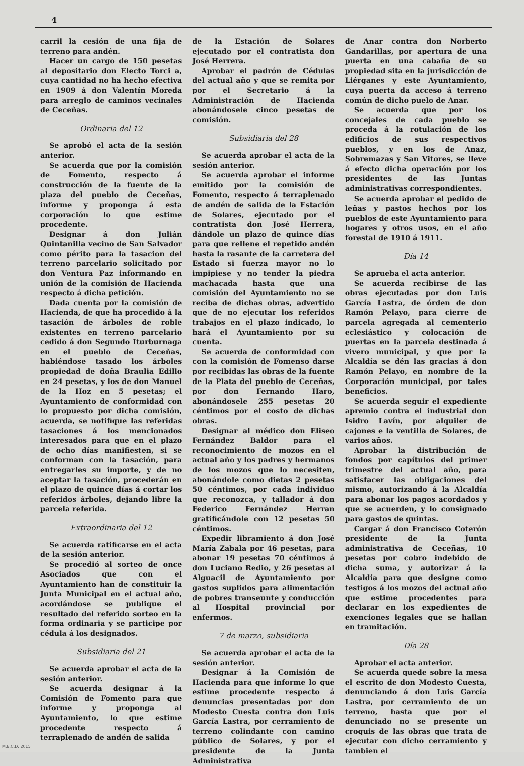4
carril la cesión de una fija de terreno para andén.
Hacer un cargo de 150 pesetas al depositario don Electo Torci a, cuya cantidad no ha hecho efectiva en 1909 á don Valentín Moreda para arreglo de caminos vecinales de Ceceñas.
Ordinaria del 12
Se aprobó el acta de la sesión anterior.
Se acuerda que por la comisión de Fomento, respecto á construcción de la fuente de la plaza del pueblo de Ceceñas, informe y proponga á esta corporación lo que estime procedente.
Designar á don Julián Quintanilla vecino de San Salvador como périto para la tasacion del terreno parcelario solicitado por don Ventura Paz informando en unión de la comisión de Hacienda respecto á dicha petición.
Dada cuenta por la comisión de Hacienda, de que ha procedido á la tasación de árboles de roble existentes en terreno parcelario cedido á don Segundo Iturburnaga en el pueblo de Ceceñas, habiéndose tasado los árboles propiedad de doña Braulia Edillo en 24 pesetas, y los de don Manuel de la Hoz en 5 pesetas; el Ayuntamiento de conformidad con lo propuesto por dicha comisión, acuerda, se notifique las referidas tasaciones á los mencionados interesados para que en el plazo de ocho días manifiesten, si se conforman con la tasación, para entregarles su importe, y de no aceptar la tasación, procederán en el plazo de quince días á cortar los referidos árboles, dejando libre la parcela referida.
Extraordinaria del 12
Se acuerda ratificarse en el acta de la sesión anterior.
Se procedió al sorteo de once Asociados que con el Ayuntamiento han de constituir la Junta Municipal en el actual año, acordándose se publique el resultado del referido sorteo en la forma ordinaria y se participe por cédula á los designados.
Subsidiaria del 21
Se acuerda aprobar el acta de la sesión anterior.
Se acuerda designar á la Comisión de Fomento para que informe y proponga al Ayuntamiento, lo que estime procedente respecto á terraplenado de andén de salida
de la Estación de Solares ejecutado por el contratista don José Herrera.
Aprobar el padrón de Cédulas del actual año y que se remita por por el Secretario á la Administración de Hacienda abonándosele cinco pesetas de comisión.
Subsidiaria del 28
Se acuerda aprobar el acta de la sesión anterior.
Se acuerda aprobar el informe emitido por la comisión de Fomento, respecto á terraplenado de andén de salida de la Estación de Solares, ejecutado por el contratista don José Herrera, dándole un plazo de quince días para que rellene el repetido andén hasta la rasante de la carretera del Estado si fuerza mayor no lo impipiese y no tender la piedra machacada hasta que una comisión del Ayuntamiento no se reciba de dichas obras, advertido que de no ejecutar los referidos trabajos en el plazo indicado, lo hará el Ayuntamiento por su cuenta.
Se acuerda de conformidad con con la comisión de Fomenso darse por recibidas las obras de la fuente de la Plata del pueblo de Ceceñas, por don Fernando Haro, abonándosele 255 pesetas 20 céntimos por el costo de dichas obras.
Designar al médico don Eliseo Fernández Baldor para el reconocimiento de mozos en el actual año y los padres y hermanos de los mozos que lo necesiten, abonándole como dietas 2 pesetas 50 céntimos, por cada individuo que reconozca, y tallador á don Federico Fernández Herran gratificándole con 12 pesetas 50 céntimos.
Expedir libramiento á don José María Zabala por 46 pesetas, para abonar 19 pesetas 70 céntimos á don Luciano Redio, y 26 pesetas al Alguacil de Ayuntamiento por gastos suplidos para alimentación de pobres transeunte y conducción al Hospital provincial por enfermos.
7 de marzo, subsidiaria
Se acuerda aprobar el acta de la sesión anterior.
Designar á la Comisión de Hacienda para que informe lo que estime procedente respecto á denuncias presentadas por don Modesto Cuesta contra don Luis García Lastra, por cerramiento de terreno colindante con camino público de Solares, y por el presidente de la Junta Administrativa
de Anar contra don Norberto Gandarillas, por apertura de una puerta en una cabaña de su propiedad sita en la jurisdicción de Liérganes y este Ayuntamiento, cuya puerta da acceso á terreno común de dicho puelo de Anar.
Se acuerda que por los concejales de cada pueblo se proceda á la rotulación de los edificios de sus respectivos pueblos, y en los de Anaz, Sobremazas y San Vitores, se lleve á efecto dicha operación por los presidentes de las Juntas administrativas correspondientes.
Se acuerda aprobar el pedido de leñas y pastos hechos por los pueblos de este Ayuntamiento para hogares y otros usos, en el año forestal de 1910 á 1911.
Día 14
Se aprueba el acta anterior.
Se acuerda recibirse de las obras ejecutadas por don Luis García Lastra, de órden de don Ramón Pelayo, para cierre de parcela agregada al cementerio eclesiástico y colocación de puertas en la parcela destinada á vivero municipal, y que por la Alcaldía se dén las gracias á don Ramón Pelayo, en nombre de la Corporación municipal, por tales beneficios.
Se acuerda seguir el expediente apremio contra el industrial don Isidro Lavín, por alquiler de cajones e la ventilla de Solares, de varios años.
Aprobar la distribución de fondos por capítulos del primer trimestre del actual año, para satisfacer las obligaciones del mismo, autorizando á la Alcaldía para abonar los pagos acordados y que se acuerden, y lo consignado para gastos de quintas.
Cargar á don Francisco Coterón presidente de la Junta administrativa de Ceceñas, 10 pesetas por cobro indebido de dicha suma, y autorizar á la Alcaldía para que designe como testigos á los mozos del actual año que estime procedentes para declarar en los expedientes de exenciones legales que se hallan en tramitación.
Día 28
Aprobar el acta anterior.
Se acuerda quede sobre la mesa el escrito de don Modesto Cuesta, denunciando á don Luis García Lastra, por cerramiento de un terreno, hasta que por el denunciado no se presente un croquis de las obras que trata de ejecutar con dicho cerramiento y tambien el
M.E.C.D. 2015